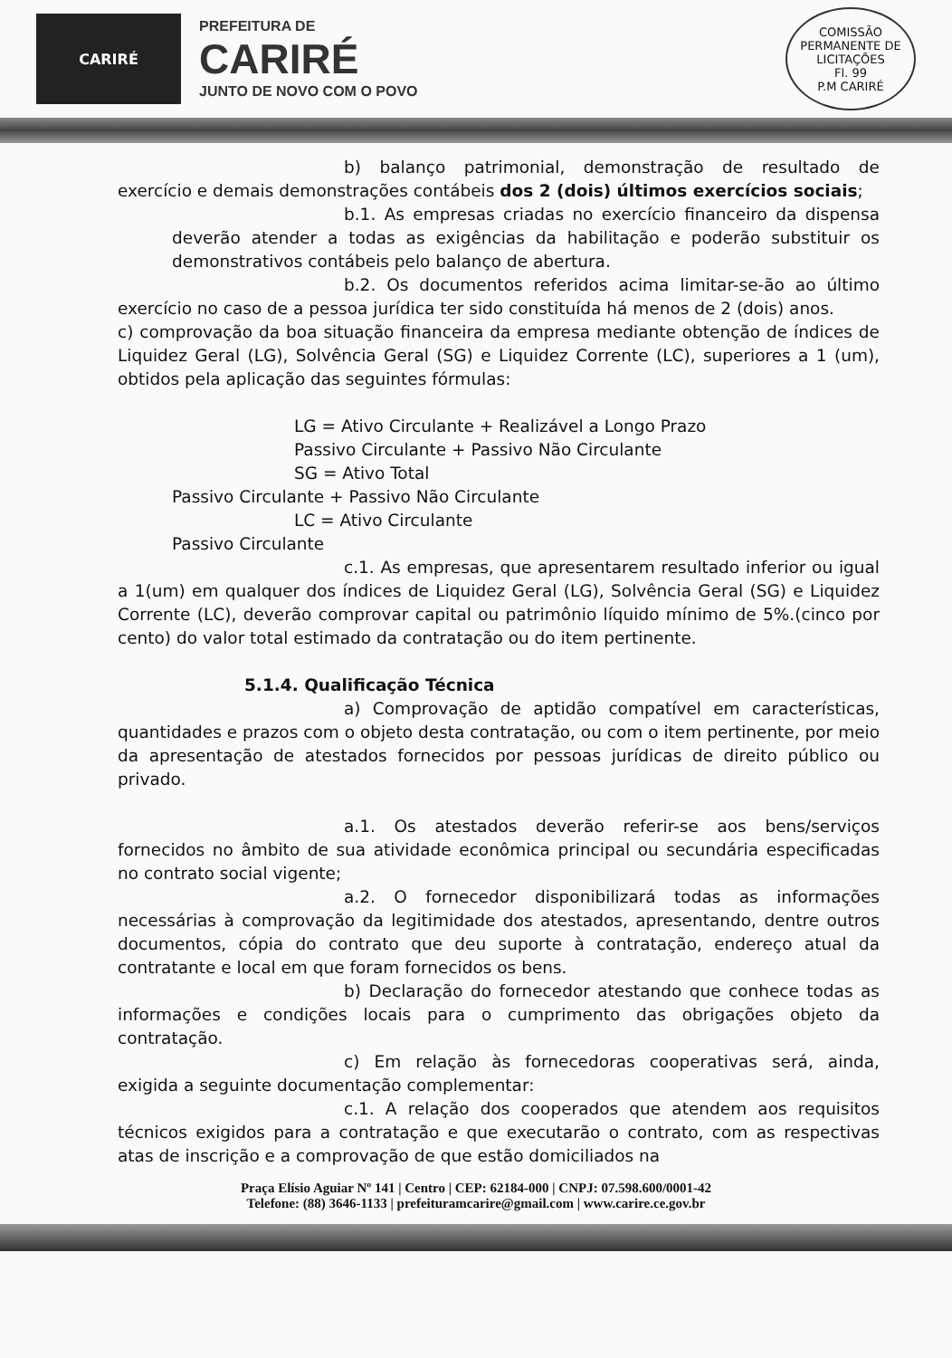CARIRÉ
PREFEITURA DE
CARIRÉ
JUNTO DE NOVO COM O POVO
COMISSÃO PERMANENTE DE LICITAÇÕES
Fl. 99
P.M CARIRÉ
b) balanço patrimonial, demonstração de resultado de exercício e demais demonstrações contábeis dos 2 (dois) últimos exercícios sociais;
b.1. As empresas criadas no exercício financeiro da dispensa deverão atender a todas as exigências da habilitação e poderão substituir os demonstrativos contábeis pelo balanço de abertura.
b.2. Os documentos referidos acima limitar-se-ão ao último exercício no caso de a pessoa jurídica ter sido constituída há menos de 2 (dois) anos.
c) comprovação da boa situação financeira da empresa mediante obtenção de índices de Liquidez Geral (LG), Solvência Geral (SG) e Liquidez Corrente (LC), superiores a 1 (um), obtidos pela aplicação das seguintes fórmulas:
LG = Ativo Circulante + Realizável a Longo Prazo
Passivo Circulante + Passivo Não Circulante
SG = Ativo Total
Passivo Circulante + Passivo Não Circulante
LC = Ativo Circulante
Passivo Circulante
c.1. As empresas, que apresentarem resultado inferior ou igual a 1(um) em qualquer dos índices de Liquidez Geral (LG), Solvência Geral (SG) e Liquidez Corrente (LC), deverão comprovar capital ou patrimônio líquido mínimo de 5%.(cinco por cento) do valor total estimado da contratação ou do item pertinente.
5.1.4. Qualificação Técnica
a) Comprovação de aptidão compatível em características, quantidades e prazos com o objeto desta contratação, ou com o item pertinente, por meio da apresentação de atestados fornecidos por pessoas jurídicas de direito público ou privado.
a.1. Os atestados deverão referir-se aos bens/serviços fornecidos no âmbito de sua atividade econômica principal ou secundária especificadas no contrato social vigente;
a.2. O fornecedor disponibilizará todas as informações necessárias à comprovação da legitimidade dos atestados, apresentando, dentre outros documentos, cópia do contrato que deu suporte à contratação, endereço atual da contratante e local em que foram fornecidos os bens.
b) Declaração do fornecedor atestando que conhece todas as informações e condições locais para o cumprimento das obrigações objeto da contratação.
c) Em relação às fornecedoras cooperativas será, ainda, exigida a seguinte documentação complementar:
c.1. A relação dos cooperados que atendem aos requisitos técnicos exigidos para a contratação e que executarão o contrato, com as respectivas atas de inscrição e a comprovação de que estão domiciliados na
Praça Elísio Aguiar Nº 141 | Centro | CEP: 62184-000 | CNPJ: 07.598.600/0001-42
Telefone: (88) 3646-1133 | prefeituramcarire@gmail.com | www.carire.ce.gov.br